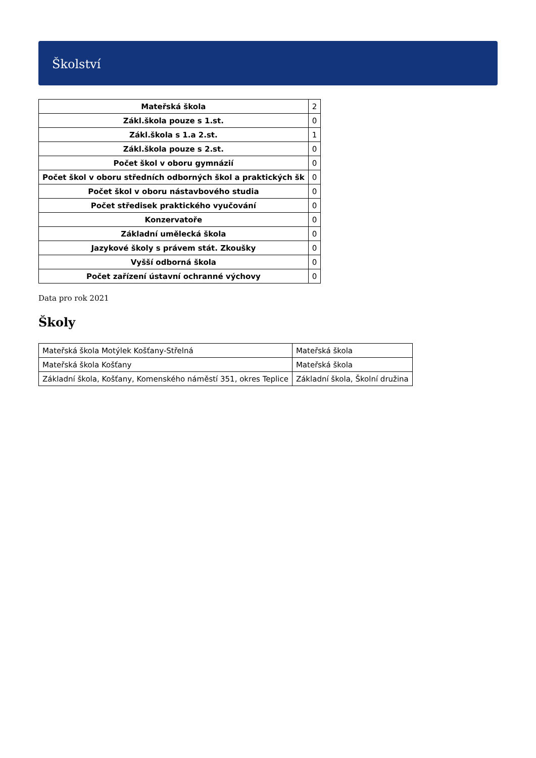Školství
| Mateřská škola | 2 |
| Zákl.škola pouze s 1.st. | 0 |
| Zákl.škola s 1.a 2.st. | 1 |
| Zákl.škola pouze s 2.st. | 0 |
| Počet škol v oboru gymnázií | 0 |
| Počet škol v oboru středních odborných škol a praktických šk | 0 |
| Počet škol v oboru nástavbového studia | 0 |
| Počet středisek praktického vyučování | 0 |
| Konzervatoře | 0 |
| Základní umělecká škola | 0 |
| Jazykové školy s právem stát. Zkoušky | 0 |
| Vyšší odborná škola | 0 |
| Počet zařízení ústavní ochranné výchovy | 0 |
Data pro rok 2021
Školy
| Mateřská škola Motýlek Košťany-Střelná | Mateřská škola |
| Mateřská škola Košťany | Mateřská škola |
| Základní škola, Košťany, Komenského náměstí 351, okres Teplice | Základní škola, Školní družina |